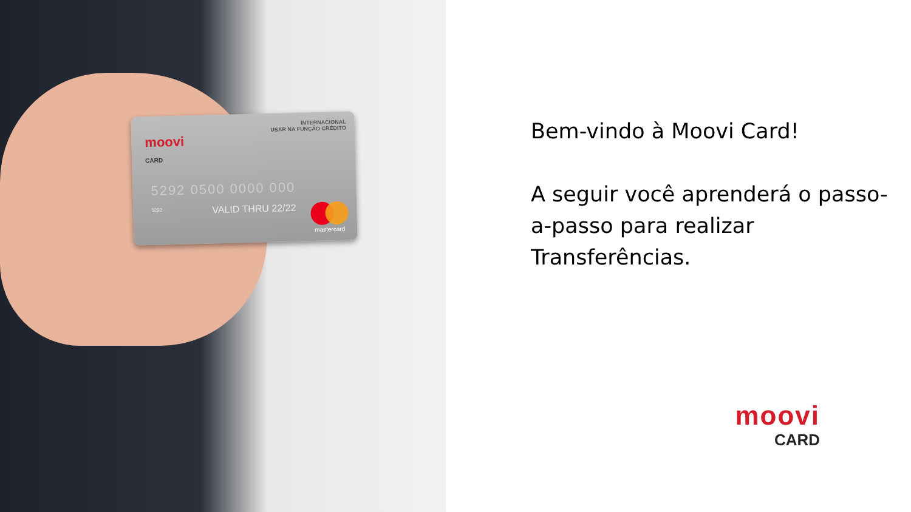INTERNACIONAL
USAR NA FUNÇÃO CRÉDITO
moovi
CARD
5292 0500 0000 000
5292 VALID THRU 22/22
mastercard
Bem-vindo à Moovi Card!
A seguir você aprenderá o passo-a-passo para realizar Transferências.
moovi
CARD